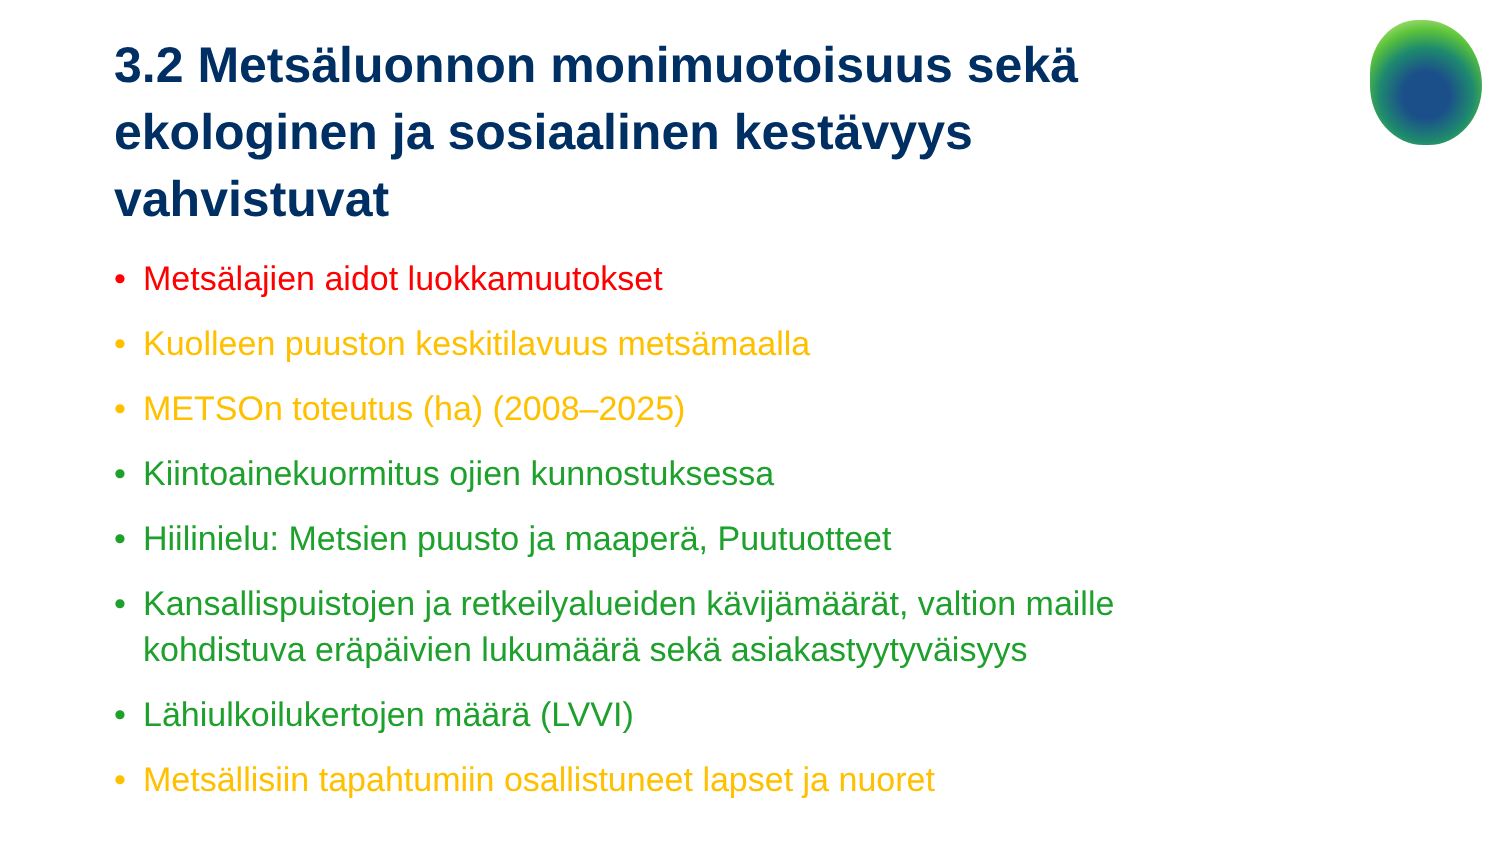3.2 Metsäluonnon monimuotoisuus sekä ekologinen ja sosiaalinen kestävyys vahvistuvat
• Metsälajien aidot luokkamuutokset
• Kuolleen puuston keskitilavuus metsämaalla
• METSOn toteutus (ha) (2008–2025)
• Kiintoainekuormitus ojien kunnostuksessa
• Hiilinielu: Metsien puusto ja maaperä, Puutuotteet
• Kansallispuistojen ja retkeilyalueiden kävijämäärät, valtion maille kohdistuva eräpäivien lukumäärä sekä asiakastyytyväisyys
• Lähiulkoilukertojen määrä (LVVI)
• Metsällisiin tapahtumiin osallistuneet lapset ja nuoret